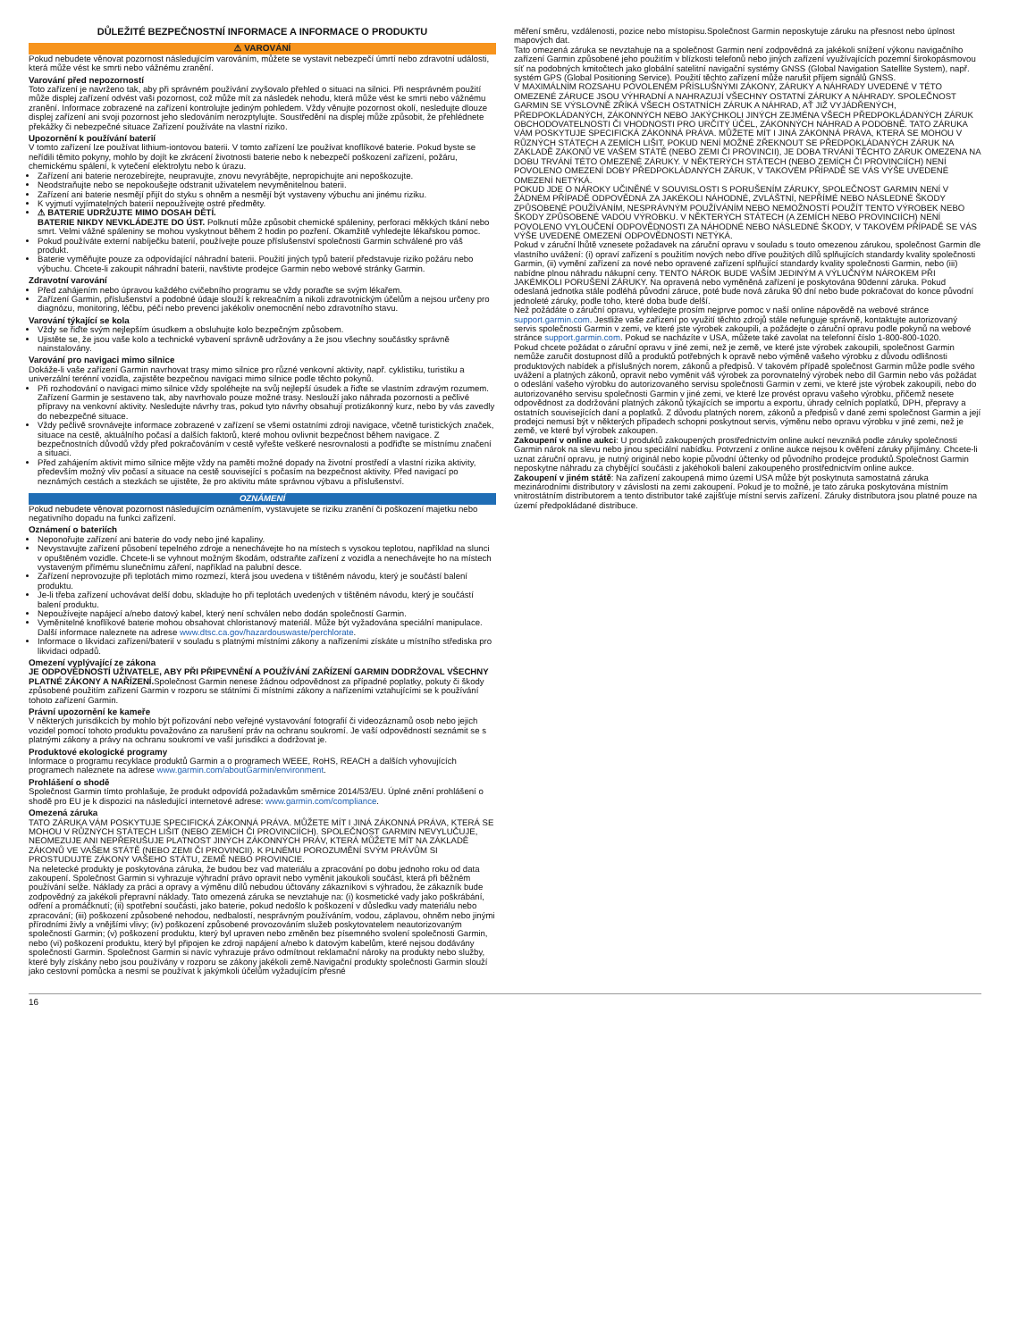DŮLEŽITÉ BEZPEČNOSTNÍ INFORMACE A INFORMACE O PRODUKTU
⚠ VAROVÁNÍ
Pokud nebudete věnovat pozornost následujícím varováním, můžete se vystavit nebezpečí úmrtí nebo zdravotní události, která může vést ke smrti nebo vážnému zranění.
Varování před nepozorností
Toto zařízení je navrženo tak, aby při správném používání zvyšovalo přehled o situaci na silnici. Při nesprávném použití může displej zařízení odvést vaši pozornost, což může mít za následek nehodu, která může vést ke smrti nebo vážnému zranění. Informace zobrazené na zařízení kontrolujte jediným pohledem. Vždy věnujte pozornost okolí, nesledujte dlouze displej zařízení ani svoji pozornost jeho sledováním nerozptylujte. Soustředění na displej může způsobit, že přehlédnete překážky či nebezpečné situace Zařízení používáte na vlastní riziko.
Upozornění k používání baterií
V tomto zařízení lze používat lithium-iontovou baterii. V tomto zařízení lze používat knoflíkové baterie. Pokud byste se neřídili těmito pokyny, mohlo by dojít ke zkrácení životnosti baterie nebo k nebezpečí poškození zařízení, požáru, chemickému spálení, k vytečení elektrolytu nebo k úrazu.
Zařízení ani baterie nerozebírejte, neupravujte, znovu nevyrábějte, nepropichujte ani nepoškozujte.
Neodstraňujte nebo se nepokoušejte odstranit uživatelem nevyměnitelnou baterii.
Zařízení ani baterie nesmějí přijít do styku s ohněm a nesmějí být vystaveny výbuchu ani jinému riziku.
K vyjmutí vyjímatelných baterií nepoužívejte ostré předměty.
⚠ BATERIE UDRŽUJTE MIMO DOSAH DĚTÍ.
BATERIE NIKDY NEVKLÁDEJTE DO ÚST. Polknutí může způsobit chemické spáleniny, perforaci měkkých tkání nebo smrt. Velmi vážné spáleniny se mohou vyskytnout během 2 hodin po pozření. Okamžitě vyhledejte lékařskou pomoc.
Pokud používáte externí nabíječku baterií, používejte pouze příslušenství společnosti Garmin schválené pro váš produkt.
Baterie vyměňujte pouze za odpovídající náhradní baterii. Použití jiných typů baterií představuje riziko požáru nebo výbuchu. Chcete-li zakoupit náhradní baterii, navštivte prodejce Garmin nebo webové stránky Garmin.
Zdravotní varování
Před zahájením nebo úpravou každého cvičebního programu se vždy poraďte se svým lékařem.
Zařízení Garmin, příslušenství a podobné údaje slouží k rekreačním a nikoli zdravotnickým účelům a nejsou určeny pro diagnózu, monitoring, léčbu, péči nebo prevenci jakékoliv onemocnění nebo zdravotního stavu.
Varování týkající se kola
Vždy se řiďte svým nejlepším úsudkem a obsluhujte kolo bezpečným způsobem.
Ujistěte se, že jsou vaše kolo a technické vybavení správně udržovány a že jsou všechny součástky správně nainstalovány.
Varování pro navigaci mimo silnice
Dokáže-li vaše zařízení Garmin navrhovat trasy mimo silnice pro různé venkovní aktivity, např. cyklistiku, turistiku a univerzální terénní vozidla, zajistěte bezpečnou navigaci mimo silnice podle těchto pokynů.
Při rozhodování o navigaci mimo silnice vždy spoléhejte na svůj nejlepší úsudek a řiďte se vlastním zdravým rozumem. Zařízení Garmin je sestaveno tak, aby navrhovalo pouze možné trasy. Neslouží jako náhrada pozornosti a pečlivé přípravy na venkovní aktivity. Nesledujte návrhy tras, pokud tyto návrhy obsahují protizákonný kurz, nebo by vás zavedly do nebezpečné situace.
Vždy pečlivě srovnávejte informace zobrazené v zařízení se všemi ostatními zdroji navigace, včetně turistických značek, situace na cestě, aktuálního počasí a dalších faktorů, které mohou ovlivnit bezpečnost během navigace. Z bezpečnostních důvodů vždy před pokračováním v cestě vyřešte veškeré nesrovnalosti a podřiďte se místnímu značení a situaci.
Před zahájením aktivit mimo silnice mějte vždy na paměti možné dopady na životní prostředí a vlastní rizika aktivity, především možný vliv počasí a situace na cestě související s počasím na bezpečnost aktivity. Před navigací po neznámých cestách a stezkách se ujistěte, že pro aktivitu máte správnou výbavu a příslušenství.
OZNÁMENÍ
Pokud nebudete věnovat pozornost následujícím oznámením, vystavujete se riziku zranění či poškození majetku nebo negativního dopadu na funkci zařízení.
Oznámení o bateriích
Neponořujte zařízení ani baterie do vody nebo jiné kapaliny.
Nevystavujte zařízení působení tepelného zdroje a nenechávejte ho na místech s vysokou teplotou, například na slunci v opuštěném vozidle. Chcete-li se vyhnout možným škodám, odstraňte zařízení z vozidla a nenechávejte ho na místech vystaveným přímému slunečnímu záření, například na palubní desce.
Zařízení neprovozujte při teplotách mimo rozmezí, která jsou uvedena v tištěném návodu, který je součástí balení produktu.
Je-li třeba zařízení uchovávat delší dobu, skladujte ho při teplotách uvedených v tištěném návodu, který je součástí balení produktu.
Nepoužívejte napájecí a/nebo datový kabel, který není schválen nebo dodán společností Garmin.
Vyměnitelné knoflíkové baterie mohou obsahovat chloristanový materiál. Může být vyžadována speciální manipulace. Další informace naleznete na adrese www.dtsc.ca.gov/hazardouswaste/perchlorate.
Informace o likvidaci zařízení/baterií v souladu s platnými místními zákony a nařízeními získáte u místního střediska pro likvidaci odpadů.
Omezení vyplývající ze zákona
JE ODPOVĚDNOSTÍ UŽIVATELE, ABY PŘI PŘIPEVNĚNÍ A POUŽÍVÁNÍ ZAŘÍZENÍ GARMIN DODRŽOVAL VŠECHNY PLATNÉ ZÁKONY A NAŘÍZENÍ. Společnost Garmin nenese žádnou odpovědnost za případné poplatky, pokuty či škody způsobené použitím zařízení Garmin v rozporu se státními či místními zákony a nařízeními vztahujícími se k používání tohoto zařízení Garmin.
Právní upozornění ke kameře
V některých jurisdikcích by mohlo být pořizování nebo veřejné vystavování fotografií či videozáznamů osob nebo jejich vozidel pomocí tohoto produktu považováno za narušení práv na ochranu soukromí. Je vaší odpovědností seznámit se s platnými zákony a právy na ochranu soukromí ve vaší jurisdikci a dodržovat je.
Produktové ekologické programy
Informace o programu recyklace produktů Garmin a o programech WEEE, RoHS, REACH a dalších vyhovujících programech naleznete na adrese www.garmin.com/aboutGarmin/environment.
Prohlášení o shodě
Společnost Garmin tímto prohlašuje, že produkt odpovídá požadavkům směrnice 2014/53/EU. Úplné znění prohlášení o shodě pro EU je k dispozici na následující internetové adrese: www.garmin.com/compliance.
Omezená záruka
TATO ZÁRUKA VÁM POSKYTUJE SPECIFICKÁ ZÁKONNÁ PRÁVA. MŮŽETE MÍT I JINÁ ZÁKONNÁ PRÁVA, KTERÁ SE MOHOU V RŮZNÝCH STÁTECH LIŠIT (NEBO ZEMÍCH ČI PROVINCIÍCH). SPOLEČNOST GARMIN NEVYLUČUJE, NEOMEZUJE ANI NEPŘERUŠUJE PLATNOST JINÝCH ZÁKONNÝCH PRÁV, KTERÁ MŮŽETE MÍT NA ZÁKLADĚ ZÁKONŮ VE VAŠEM STÁTĚ (NEBO ZEMI ČI PROVINCII). K PLNÉMU POROZUMĚNÍ SVÝM PRÁVŮM SI PROSTUDUJTE ZÁKONY VAŠEHO STÁTU, ZEMĚ NEBO PROVINCIE.
Na neletecké produkty je poskytována záruka, že budou bez vad materiálu a zpracování po dobu jednoho roku od data zakoupení. Společnost Garmin si vyhrazuje výhradní právo opravit nebo vyměnit jakoukoli součást, která při běžném používání selže. Náklady za práci a opravy a výměnu dílů nebudou účtovány zákazníkovi s výhradou, že zákazník bude zodpovědný za jakékoli přepravní náklady. Tato omezená záruka se nevztahuje na: (i) kosmetické vady jako poškrábání, odření a promáčknutí; (ii) spotřební součásti, jako baterie, pokud nedošlo k poškození v důsledku vady materiálu nebo zpracování; (iii) poškození způsobené nehodou, nedbalostí, nesprávným používáním, vodou, záplavou, ohněm nebo jinými přírodními živly a vnějšími vlivy; (iv) poškození způsobené provozováním služeb poskytovatelem neautorizovaným společností Garmin; (v) poškození produktu, který byl upraven nebo změněn bez písemného svolení společnosti Garmin, nebo (vi) poškození produktu, který byl připojen ke zdroji napájení a/nebo k datovým kabelům, které nejsou dodávány společností Garmin. Společnost Garmin si navíc vyhrazuje právo odmítnout reklamační nároky na produkty nebo služby, které byly získány nebo jsou používány v rozporu se zákony jakékoli země.Navigační produkty společnosti Garmin slouží jako cestovní pomůcka a nesmí se používat k jakýmkoli účelům vyžadujícím přesné
měření směru, vzdálenosti, pozice nebo místopisu.Společnost Garmin neposkytuje záruku na přesnost nebo úplnost mapových dat.
Tato omezená záruka se nevztahuje na a společnost Garmin není zodpovědná za jakékoli snížení výkonu navigačního zařízení Garmin způsobené jeho použitím v blízkosti telefonů nebo jiných zařízení využívajících pozemní širokopásmovou síť na podobných kmitočtech jako globální satelitní navigační systémy GNSS (Global Navigation Satellite System), např. systém GPS (Global Positioning Service). Použití těchto zařízení může narušit příjem signálů GNSS.
V MAXIMÁLNÍM ROZSAHU POVOLENÉM PŘÍSLUŠNÝMI ZÁKONY, ZÁRUKY A NÁHRADY UVEDENÉ V TÉTO OMEZENÉ ZÁRUCE JSOU VÝHRADNÍ A NAHRAZUJÍ VŠECHNY OSTATNÍ ZÁRUKY A NÁHRADY. SPOLEČNOST GARMIN SE VÝSLOVNĚ ZŘÍKÁ VŠECH OSTATNÍCH ZÁRUK A NÁHRAD, AŤ JIŽ VYJÁDŘENÝCH, PŘEDPOKLÁDANÝCH, ZÁKONNÝCH NEBO JAKÝCHKOLI JINÝCH ZEJMÉNA VŠECH PŘEDPOKLÁDANÝCH ZÁRUK OBCHODOVATELNOSTI ČI VHODNOSTI PRO URČITÝ ÚČEL, ZÁKONNÝCH NÁHRAD A PODOBNĚ. TATO ZÁRUKA VÁM POSKYTUJE SPECIFICKÁ ZÁKONNÁ PRÁVA. MŮŽETE MÍT I JINÁ ZÁKONNÁ PRÁVA, KTERÁ SE MOHOU V RŮZNÝCH STÁTECH A ZEMÍCH LIŠIT. POKUD NENÍ MOŽNÉ ZŘEKNOUT SE PŘEDPOKLÁDANÝCH ZÁRUK NA ZÁKLADĚ ZÁKONŮ VE VAŠEM STÁTĚ (NEBO ZEMI ČI PROVINCII), JE DOBA TRVÁNÍ TĚCHTO ZÁRUK OMEZENA NA DOBU TRVÁNÍ TÉTO OMEZENÉ ZÁRUKY. V NĚKTERÝCH STÁTECH (NEBO ZEMÍCH ČI PROVINCIÍCH) NENÍ POVOLENO OMEZENÍ DOBY PŘEDPOKLÁDANÝCH ZÁRUK, V TAKOVÉM PŘÍPADĚ SE VÁS VÝŠE UVEDENÉ OMEZENÍ NETÝKÁ.
POKUD JDE O NÁROKY UČINĚNÉ V SOUVISLOSTI S PORUŠENÍM ZÁRUKY, SPOLEČNOST GARMIN NENÍ V ŽÁDNÉM PŘÍPADĚ ODPOVĚDNÁ ZA JAKÉKOLI NÁHODNÉ, ZVLÁŠTNÍ, NEPŘÍMÉ NEBO NÁSLEDNÉ ŠKODY ZPŮSOBENÉ POUŽÍVÁNÍM, NESPRÁVNÝM POUŽÍVÁNÍM NEBO NEMOŽNOSTÍ POUŽÍT TENTO VÝROBEK NEBO ŠKODY ZPŮSOBENÉ VADOU VÝROBKU. V NĚKTERÝCH STÁTECH (A ZEMÍCH NEBO PROVINCIÍCH) NENÍ POVOLENO VYLOUČENÍ ODPOVĚDNOSTI ZA NÁHODNÉ NEBO NÁSLEDNÉ ŠKODY, V TAKOVÉM PŘÍPADĚ SE VÁS VÝŠE UVEDENÉ OMEZENÍ ODPOVĚDNOSTI NETÝKÁ.
Pokud v záruční lhůtě vznesete požadavek na záruční opravu v souladu s touto omezenou zárukou, společnost Garmin dle vlastního uvážení: (i) opraví zařízení s použitím nových nebo dříve použitých dílů splňujících standardy kvality společnosti Garmin, (ii) vymění zařízení za nové nebo opravené zařízení splňující standardy kvality společnosti Garmin, nebo (iii) nabídne plnou náhradu nákupní ceny. TENTO NÁROK BUDE VAŠÍM JEDINÝM A VÝLUČNÝM NÁROKEM PŘI JAKÉMKOLI PORUŠENÍ ZÁRUKY. Na opravená nebo vyměněná zařízení je poskytována 90denní záruka. Pokud odeslaná jednotka stále podléhá původní záruce, poté bude nová záruka 90 dní nebo bude pokračovat do konce původní jednoleté záruky, podle toho, které doba bude delší.
Než požádáte o záruční opravu, vyhledejte prosím nejprve pomoc v naší online nápovědě na webové stránce support.garmin.com. Jestliže vaše zařízení po využití těchto zdrojů stále nefunguje správně, kontaktujte autorizovaný servis společnosti Garmin v zemi, ve které jste výrobek zakoupili, a požádejte o záruční opravu podle pokynů na webové stránce support.garmin.com. Pokud se nacházíte v USA, můžete také zavolat na telefonní číslo 1-800-800-1020.
Pokud chcete požádat o záruční opravu v jiné zemi, než je země, ve které jste výrobek zakoupili, společnost Garmin nemůže zaručit dostupnost dílů a produktů potřebných k opravě nebo výměně vašeho výrobku z důvodu odlišnosti produktových nabídek a příslušných norem, zákonů a předpisů. V takovém případě společnost Garmin může podle svého uvážení a platných zákonů, opravit nebo vyměnit váš výrobek za porovnatelný výrobek nebo díl Garmin nebo vás požádat o odeslání vašeho výrobku do autorizovaného servisu společnosti Garmin v zemi, ve které jste výrobek zakoupili, nebo do autorizovaného servisu společnosti Garmin v jiné zemi, ve které lze provést opravu vašeho výrobku, přičemž nesete odpovědnost za dodržování platných zákonů týkajících se importu a exportu, úhrady celních poplatků, DPH, přepravy a ostatních souvisejících daní a poplatků. Z důvodu platných norem, zákonů a předpisů v dané zemi společnost Garmin a její prodejci nemusí být v některých případech schopni poskytnout servis, výměnu nebo opravu výrobku v jiné zemi, než je země, ve které byl výrobek zakoupen.
Zakoupení v online aukci: U produktů zakoupených prostřednictvím online aukcí nevzniká podle záruky společnosti Garmin nárok na slevu nebo jinou speciální nabídku. Potvrzení z online aukce nejsou k ověření záruky přijímány. Chcete-li uznat záruční opravu, je nutný originál nebo kopie původní účtenky od původního prodejce produktů.Společnost Garmin neposkytne náhradu za chybějící součásti z jakéhokoli balení zakoupeného prostřednictvím online aukce.
Zakoupení v jiném státě: Na zařízení zakoupená mimo území USA může být poskytnuta samostatná záruka mezinárodními distributory v závislosti na zemi zakoupení. Pokud je to možné, je tato záruka poskytována místním vnitrostátním distributorem a tento distributor také zajišťuje místní servis zařízení. Záruky distributora jsou platné pouze na území předpokládané distribuce.
16